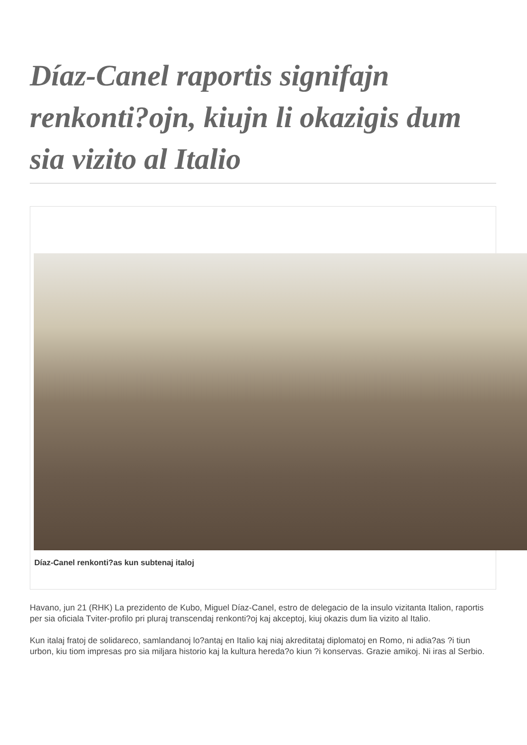Díaz-Canel raportis signifajn renkonti?ojn, kiujn li okazigis dum sia vizito al Italio
Díaz-Canel renkonti?as kun subtenaj italoj
Havano, jun 21 (RHK) La prezidento de Kubo, Miguel Díaz-Canel, estro de delegacio de la insulo vizitanta Italion, raportis per sia oficiala Tviter-profilo pri pluraj transcendaj renkonti?oj kaj akceptoj, kiuj okazis dum lia vizito al Italio.
Kun italaj fratoj de solidareco, samlandanoj lo?antaj en Italio kaj niaj akreditataj diplomatoj en Romo, ni adia?as ?i tiun urbon, kiu tiom impresas pro sia miljara historio kaj la kultura hereda?o kiun ?i konservas. Grazie amikoj. Ni iras al Serbio.